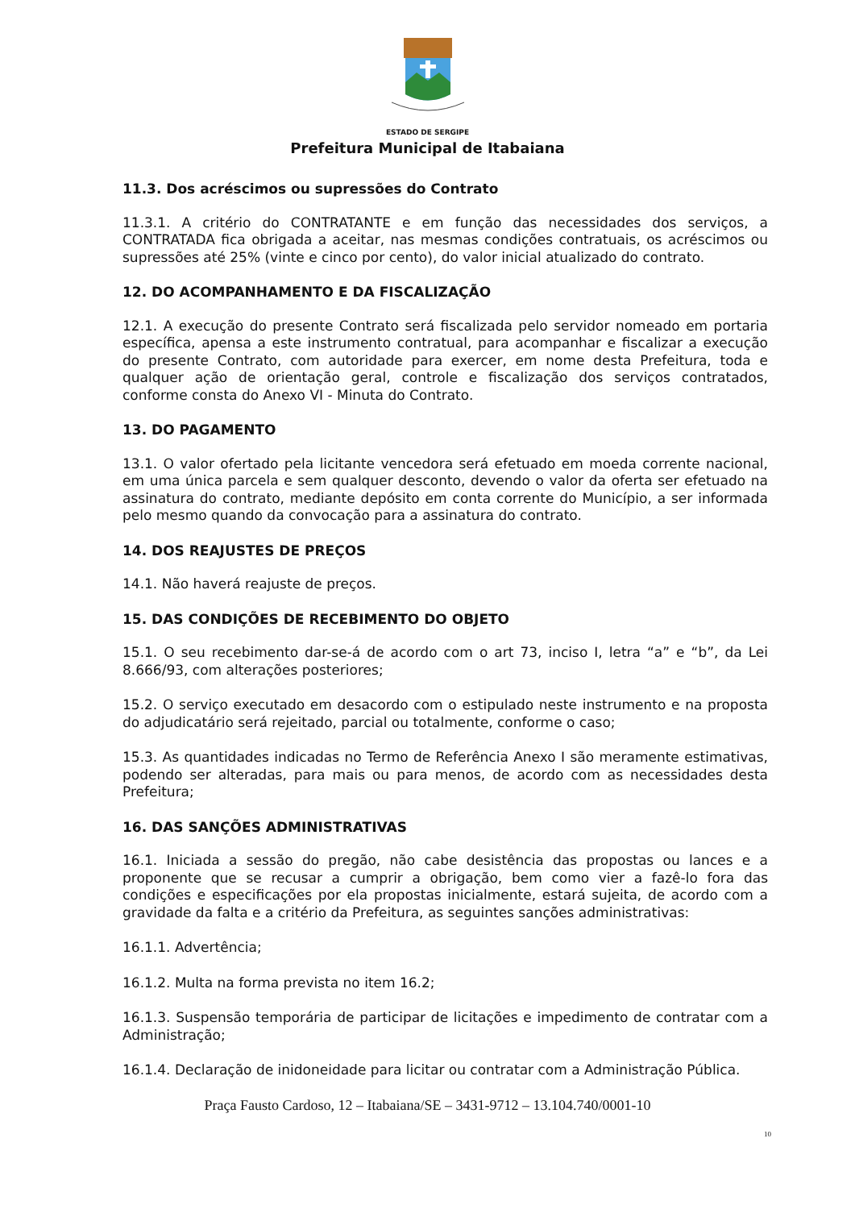ESTADO DE SERGIPE
Prefeitura Municipal de Itabaiana
11.3. Dos acréscimos ou supressões do Contrato
11.3.1. A critério do CONTRATANTE e em função das necessidades dos serviços, a CONTRATADA fica obrigada a aceitar, nas mesmas condições contratuais, os acréscimos ou supressões até 25% (vinte e cinco por cento), do valor inicial atualizado do contrato.
12. DO ACOMPANHAMENTO E DA FISCALIZAÇÃO
12.1. A execução do presente Contrato será fiscalizada pelo servidor nomeado em portaria específica, apensa a este instrumento contratual, para acompanhar e fiscalizar a execução do presente Contrato, com autoridade para exercer, em nome desta Prefeitura, toda e qualquer ação de orientação geral, controle e fiscalização dos serviços contratados, conforme consta do Anexo VI - Minuta do Contrato.
13. DO PAGAMENTO
13.1. O valor ofertado pela licitante vencedora será efetuado em moeda corrente nacional, em uma única parcela e sem qualquer desconto, devendo o valor da oferta ser efetuado na assinatura do contrato, mediante depósito em conta corrente do Município, a ser informada pelo mesmo quando da convocação para a assinatura do contrato.
14. DOS REAJUSTES DE PREÇOS
14.1. Não haverá reajuste de preços.
15. DAS CONDIÇÕES DE RECEBIMENTO DO OBJETO
15.1. O seu recebimento dar-se-á de acordo com o art 73, inciso I, letra “a” e “b”, da Lei 8.666/93, com alterações posteriores;
15.2. O serviço executado em desacordo com o estipulado neste instrumento e na proposta do adjudicatário será rejeitado, parcial ou totalmente, conforme o caso;
15.3. As quantidades indicadas no Termo de Referência Anexo I são meramente estimativas, podendo ser alteradas, para mais ou para menos, de acordo com as necessidades desta Prefeitura;
16. DAS SANÇÕES ADMINISTRATIVAS
16.1. Iniciada a sessão do pregão, não cabe desistência das propostas ou lances e a proponente que se recusar a cumprir a obrigação, bem como vier a fazê-lo fora das condições e especificações por ela propostas inicialmente, estará sujeita, de acordo com a gravidade da falta e a critério da Prefeitura, as seguintes sanções administrativas:
16.1.1. Advertência;
16.1.2. Multa na forma prevista no item 16.2;
16.1.3. Suspensão temporária de participar de licitações e impedimento de contratar com a Administração;
16.1.4. Declaração de inidoneidade para licitar ou contratar com a Administração Pública.
Praça Fausto Cardoso, 12 – Itabaiana/SE – 3431-9712 – 13.104.740/0001-10
10